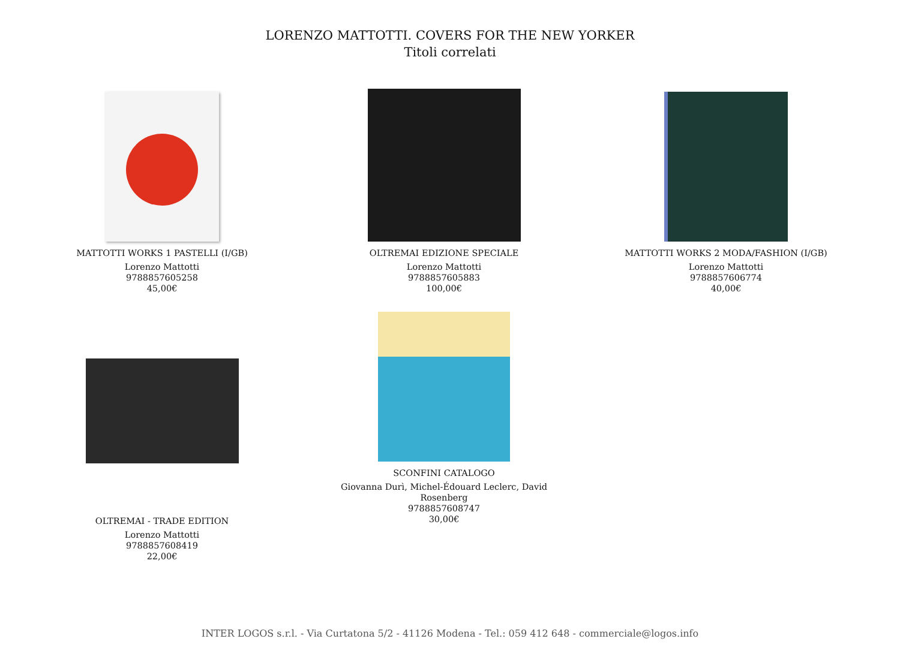LORENZO MATTOTTI. COVERS FOR THE NEW YORKER
Titoli correlati
MATTOTTI WORKS 1 PASTELLI (I/GB)
Lorenzo Mattotti
9788857605258
45,00€
OLTREMAI EDIZIONE SPECIALE
Lorenzo Mattotti
9788857605883
100,00€
MATTOTTI WORKS 2 MODA/FASHION (I/GB)
Lorenzo Mattotti
9788857606774
40,00€
OLTREMAI - TRADE EDITION
Lorenzo Mattotti
9788857608419
22,00€
SCONFINI CATALOGO
Giovanna Durì, Michel-Édouard Leclerc, David Rosenberg
9788857608747
30,00€
INTER LOGOS s.r.l. - Via Curtatona 5/2 - 41126 Modena - Tel.: 059 412 648 - commerciale@logos.info